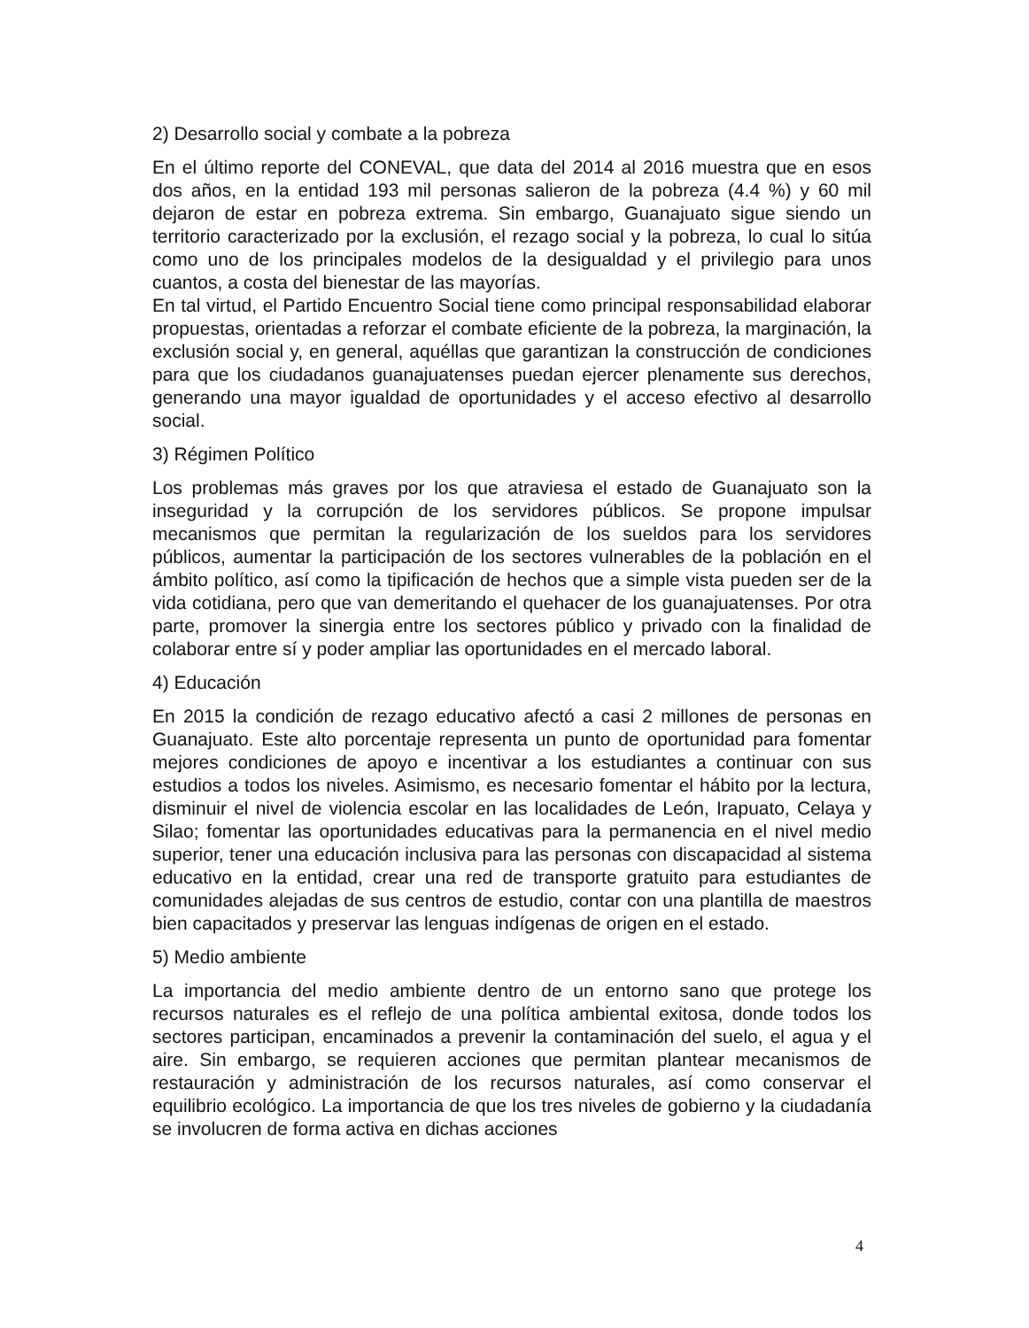2) Desarrollo social y combate a la pobreza
En el último reporte del CONEVAL, que data del 2014 al 2016 muestra que en esos dos años, en la entidad 193 mil personas salieron de la pobreza (4.4 %) y 60 mil dejaron de estar en pobreza extrema. Sin embargo, Guanajuato sigue siendo un territorio caracterizado por la exclusión, el rezago social y la pobreza, lo cual lo sitúa como uno de los principales modelos de la desigualdad y el privilegio para unos cuantos, a costa del bienestar de las mayorías.
En tal virtud, el Partido Encuentro Social tiene como principal responsabilidad elaborar propuestas, orientadas a reforzar el combate eficiente de la pobreza, la marginación, la exclusión social y, en general, aquéllas que garantizan la construcción de condiciones para que los ciudadanos guanajuatenses puedan ejercer plenamente sus derechos, generando una mayor igualdad de oportunidades y el acceso efectivo al desarrollo social.
3) Régimen Político
Los problemas más graves por los que atraviesa el estado de Guanajuato son la inseguridad y la corrupción de los servidores públicos. Se propone impulsar mecanismos que permitan la regularización de los sueldos para los servidores públicos, aumentar la participación de los sectores vulnerables de la población en el ámbito político, así como la tipificación de hechos que a simple vista pueden ser de la vida cotidiana, pero que van demeritando el quehacer de los guanajuatenses. Por otra parte, promover la sinergia entre los sectores público y privado con la finalidad de colaborar entre sí y poder ampliar las oportunidades en el mercado laboral.
4) Educación
En 2015 la condición de rezago educativo afectó a casi 2 millones de personas en Guanajuato. Este alto porcentaje representa un punto de oportunidad para fomentar mejores condiciones de apoyo e incentivar a los estudiantes a continuar con sus estudios a todos los niveles. Asimismo, es necesario fomentar el hábito por la lectura, disminuir el nivel de violencia escolar en las localidades de León, Irapuato, Celaya y Silao; fomentar las oportunidades educativas para la permanencia en el nivel medio superior, tener una educación inclusiva para las personas con discapacidad al sistema educativo en la entidad, crear una red de transporte gratuito para estudiantes de comunidades alejadas de sus centros de estudio, contar con una plantilla de maestros bien capacitados y preservar las lenguas indígenas de origen en el estado.
5) Medio ambiente
La importancia del medio ambiente dentro de un entorno sano que protege los recursos naturales es el reflejo de una política ambiental exitosa, donde todos los sectores participan, encaminados a prevenir la contaminación del suelo, el agua y el aire. Sin embargo, se requieren acciones que permitan plantear mecanismos de restauración y administración de los recursos naturales, así como conservar el equilibrio ecológico. La importancia de que los tres niveles de gobierno y la ciudadanía se involucren de forma activa en dichas acciones
4